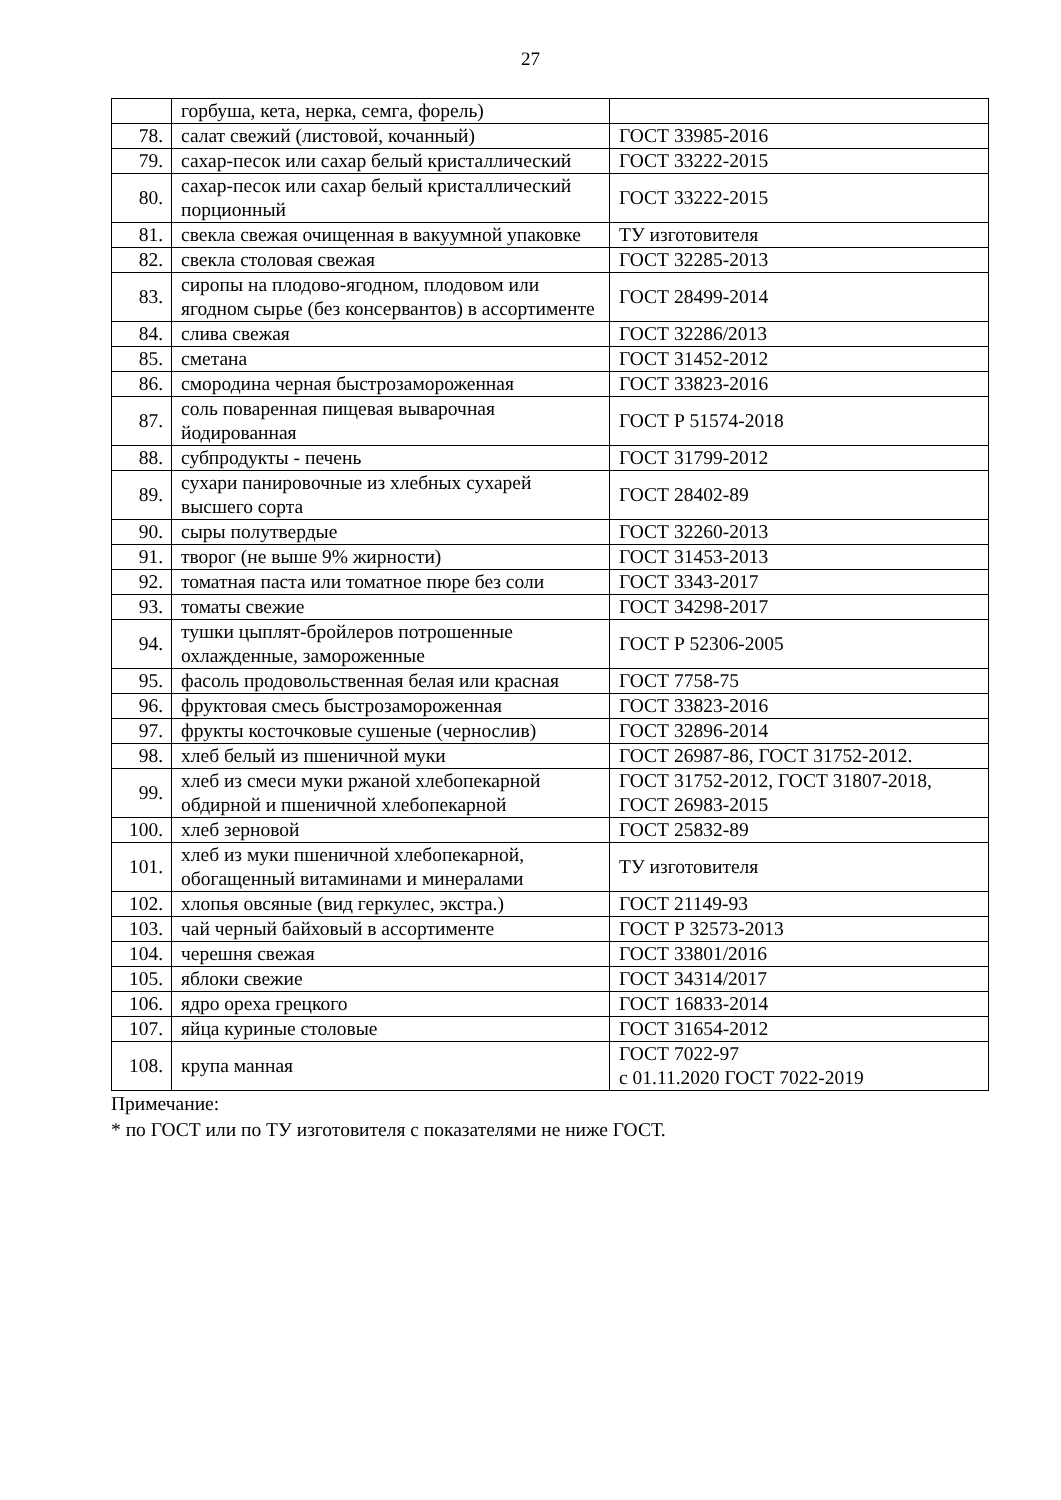27
| | горбуша, кета, нерка, семга, форель) | |
| 78. | салат свежий (листовой, кочанный) | ГОСТ 33985-2016 |
| 79. | сахар-песок или сахар белый кристаллический | ГОСТ 33222-2015 |
| 80. | сахар-песок или сахар белый кристаллический порционный | ГОСТ 33222-2015 |
| 81. | свекла свежая очищенная в вакуумной упаковке | ТУ изготовителя |
| 82. | свекла столовая свежая | ГОСТ 32285-2013 |
| 83. | сиропы на плодово-ягодном, плодовом или ягодном сырье (без консервантов) в ассортименте | ГОСТ 28499-2014 |
| 84. | слива свежая | ГОСТ 32286/2013 |
| 85. | сметана | ГОСТ 31452-2012 |
| 86. | смородина черная быстрозамороженная | ГОСТ 33823-2016 |
| 87. | соль поваренная пищевая выварочная йодированная | ГОСТ Р 51574-2018 |
| 88. | субпродукты - печень | ГОСТ 31799-2012 |
| 89. | сухари панировочные из хлебных сухарей высшего сорта | ГОСТ 28402-89 |
| 90. | сыры полутвердые | ГОСТ 32260-2013 |
| 91. | творог (не выше 9% жирности) | ГОСТ 31453-2013 |
| 92. | томатная паста или томатное пюре без соли | ГОСТ 3343-2017 |
| 93. | томаты свежие | ГОСТ 34298-2017 |
| 94. | тушки цыплят-бройлеров потрошенные охлажденные, замороженные | ГОСТ Р 52306-2005 |
| 95. | фасоль продовольственная белая или красная | ГОСТ 7758-75 |
| 96. | фруктовая смесь быстрозамороженная | ГОСТ 33823-2016 |
| 97. | фрукты косточковые сушеные (чернослив) | ГОСТ 32896-2014 |
| 98. | хлеб белый из пшеничной муки | ГОСТ 26987-86, ГОСТ 31752-2012. |
| 99. | хлеб из смеси муки ржаной хлебопекарной обдирной и пшеничной хлебопекарной | ГОСТ 31752-2012, ГОСТ 31807-2018, ГОСТ 26983-2015 |
| 100. | хлеб зерновой | ГОСТ 25832-89 |
| 101. | хлеб из муки пшеничной хлебопекарной, обогащенный витаминами и минералами | ТУ изготовителя |
| 102. | хлопья овсяные (вид геркулес, экстра.) | ГОСТ 21149-93 |
| 103. | чай черный байховый в ассортименте | ГОСТ Р 32573-2013 |
| 104. | черешня свежая | ГОСТ 33801/2016 |
| 105. | яблоки свежие | ГОСТ 34314/2017 |
| 106. | ядро ореха грецкого | ГОСТ 16833-2014 |
| 107. | яйца куриные столовые | ГОСТ 31654-2012 |
| 108. | крупа манная | ГОСТ 7022-97 с 01.11.2020 ГОСТ 7022-2019 |
Примечание:
* по ГОСТ или по ТУ изготовителя с показателями не ниже ГОСТ.